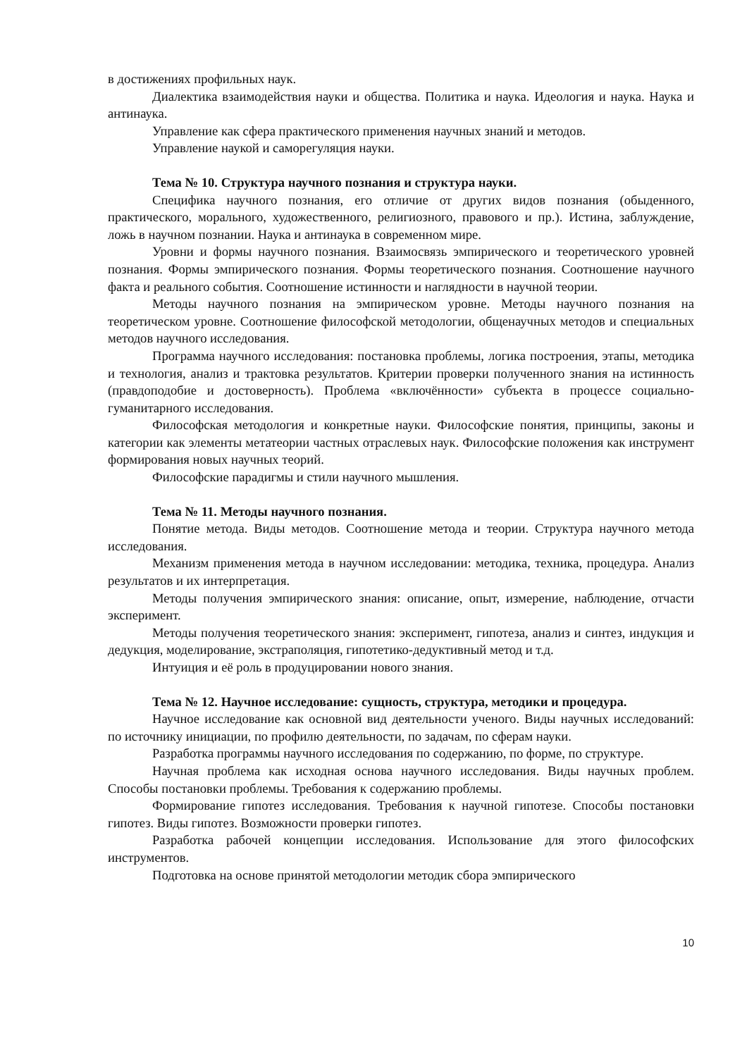в достижениях профильных наук.
Диалектика взаимодействия науки и общества. Политика и наука. Идеология и наука. Наука и антинаука.
Управление как сфера практического применения научных знаний и методов.
Управление наукой и саморегуляция науки.
Тема № 10. Структура научного познания и структура науки.
Специфика научного познания, его отличие от других видов познания (обыденного, практического, морального, художественного, религиозного, правового и пр.). Истина, заблуждение, ложь в научном познании. Наука и антинаука в современном мире.
Уровни и формы научного познания. Взаимосвязь эмпирического и теоретического уровней познания. Формы эмпирического познания. Формы теоретического познания. Соотношение научного факта и реального события. Соотношение истинности и наглядности в научной теории.
Методы научного познания на эмпирическом уровне. Методы научного познания на теоретическом уровне. Соотношение философской методологии, общенаучных методов и специальных методов научного исследования.
Программа научного исследования: постановка проблемы, логика построения, этапы, методика и технология, анализ и трактовка результатов. Критерии проверки полученного знания на истинность (правдоподобие и достоверность). Проблема «включённости» субъекта в процессе социально-гуманитарного исследования.
Философская методология и конкретные науки. Философские понятия, принципы, законы и категории как элементы метатеории частных отраслевых наук. Философские положения как инструмент формирования новых научных теорий.
Философские парадигмы и стили научного мышления.
Тема № 11. Методы научного познания.
Понятие метода. Виды методов. Соотношение метода и теории. Структура научного метода исследования.
Механизм применения метода в научном исследовании: методика, техника, процедура. Анализ результатов и их интерпретация.
Методы получения эмпирического знания: описание, опыт, измерение, наблюдение, отчасти эксперимент.
Методы получения теоретического знания: эксперимент, гипотеза, анализ и синтез, индукция и дедукция, моделирование, экстраполяция, гипотетико-дедуктивный метод и т.д.
Интуиция и её роль в продуцировании нового знания.
Тема № 12. Научное исследование: сущность, структура, методики и процедура.
Научное исследование как основной вид деятельности ученого. Виды научных исследований: по источнику инициации, по профилю деятельности, по задачам, по сферам науки.
Разработка программы научного исследования по содержанию, по форме, по структуре.
Научная проблема как исходная основа научного исследования. Виды научных проблем. Способы постановки проблемы. Требования к содержанию проблемы.
Формирование гипотез исследования. Требования к научной гипотезе. Способы постановки гипотез. Виды гипотез. Возможности проверки гипотез.
Разработка рабочей концепции исследования. Использование для этого философских инструментов.
Подготовка на основе принятой методологии методик сбора эмпирического
10